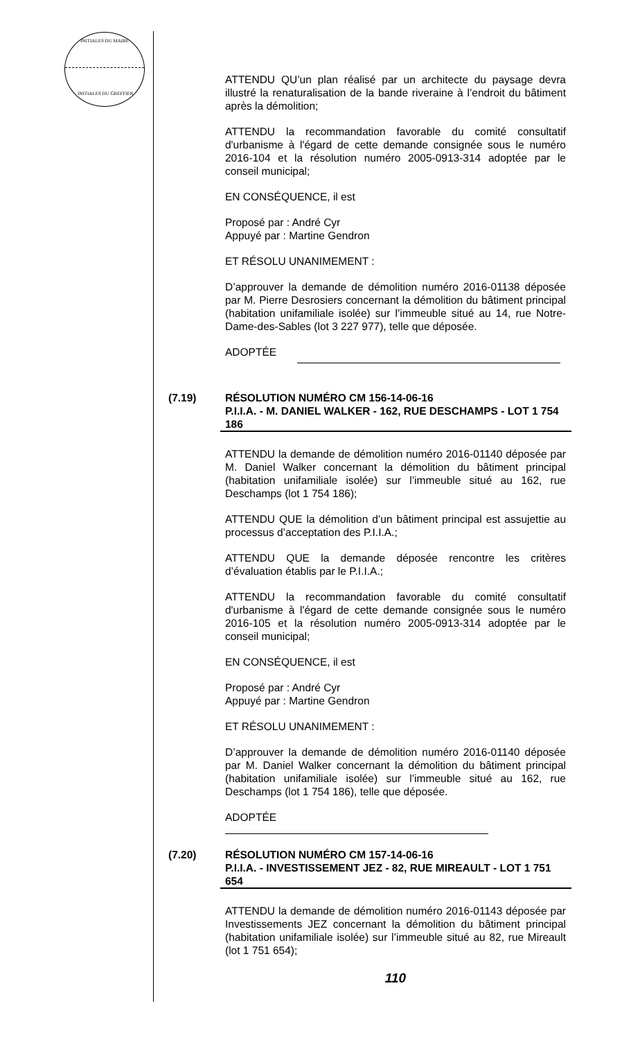INITIALES DU MAIRE
INITIALES DU GREFFIER
ATTENDU QU’un plan réalisé par un architecte du paysage devra illustré la renaturalisation de la bande riveraine à l’endroit du bâtiment après la démolition;
ATTENDU la recommandation favorable du comité consultatif d'urbanisme à l'égard de cette demande consignée sous le numéro 2016-104 et la résolution numéro 2005-0913-314 adoptée par le conseil municipal;
EN CONSÉQUENCE, il est
Proposé par : André Cyr
Appuyé par : Martine Gendron
ET RÉSOLU UNANIMEMENT :
D’approuver la demande de démolition numéro 2016-01138 déposée par M. Pierre Desrosiers concernant la démolition du bâtiment principal (habitation unifamiliale isolée) sur l’immeuble situé au 14, rue Notre-Dame-des-Sables (lot 3 227 977), telle que déposée.
ADOPTÉE
(7.19) RÉSOLUTION NUMÉRO CM 156-14-06-16
P.I.I.A. - M. DANIEL WALKER - 162, RUE DESCHAMPS - LOT 1 754 186
ATTENDU la demande de démolition numéro 2016-01140 déposée par M. Daniel Walker concernant la démolition du bâtiment principal (habitation unifamiliale isolée) sur l’immeuble situé au 162, rue Deschamps (lot 1 754 186);
ATTENDU QUE la démolition d’un bâtiment principal est assujettie au processus d’acceptation des P.I.I.A.;
ATTENDU QUE la demande déposée rencontre les critères d’évaluation établis par le P.I.I.A.;
ATTENDU la recommandation favorable du comité consultatif d'urbanisme à l'égard de cette demande consignée sous le numéro 2016-105 et la résolution numéro 2005-0913-314 adoptée par le conseil municipal;
EN CONSÉQUENCE, il est
Proposé par : André Cyr
Appuyé par : Martine Gendron
ET RÉSOLU UNANIMEMENT :
D’approuver la demande de démolition numéro 2016-01140 déposée par M. Daniel Walker concernant la démolition du bâtiment principal (habitation unifamiliale isolée) sur l’immeuble situé au 162, rue Deschamps (lot 1 754 186), telle que déposée.
ADOPTÉE
(7.20) RÉSOLUTION NUMÉRO CM 157-14-06-16
P.I.I.A. - INVESTISSEMENT JEZ - 82, RUE MIREAULT - LOT 1 751 654
ATTENDU la demande de démolition numéro 2016-01143 déposée par Investissements JEZ concernant la démolition du bâtiment principal (habitation unifamiliale isolée) sur l’immeuble situé au 82, rue Mireault (lot 1 751 654);
110